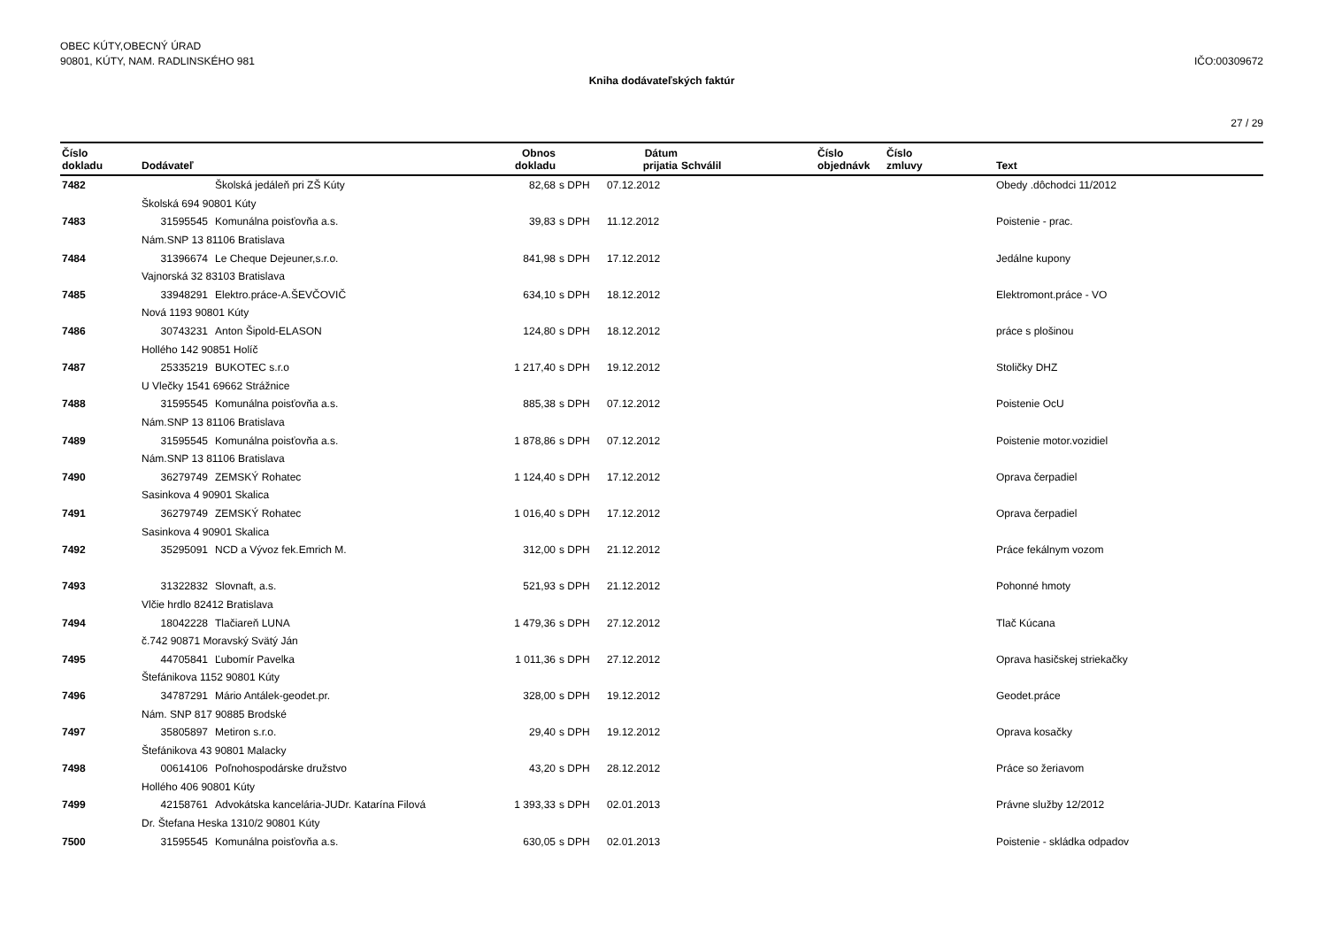OBEC KÚTY,OBECNÝ ÚRAD
90801, KÚTY, NAM. RADLINSKÉHO 981
IČO:00309672
Kniha dodávateľských faktúr
27 / 29
| Číslo dokladu | Dodávateľ | Obnos dokladu | | Dátum prijatia | Schválil | Číslo objednávk | Číslo zmluvy | Text |
| --- | --- | --- | --- | --- | --- | --- | --- | --- |
| 7482 | Školská jedáleň pri ZŠ Kúty | 82,68 | s DPH | 07.12.2012 | | | | Obedy .dôchodci 11/2012 |
| | Školská 694 90801 Kúty | | | | | | | |
| 7483 | 31595545 Komunálna poisťovňa a.s. | 39,83 | s DPH | 11.12.2012 | | | | Poistenie - prac. |
| | Nám.SNP 13 81106 Bratislava | | | | | | | |
| 7484 | 31396674 Le Cheque Dejeuner,s.r.o. | 841,98 | s DPH | 17.12.2012 | | | | Jedálne kupony |
| | Vajnorská 32 83103 Bratislava | | | | | | | |
| 7485 | 33948291 Elektro.práce-A.ŠEVČOVIČ | 634,10 | s DPH | 18.12.2012 | | | | Elektromont.práce - VO |
| | Nová 1193 90801 Kúty | | | | | | | |
| 7486 | 30743231 Anton Šipold-ELASON | 124,80 | s DPH | 18.12.2012 | | | | práce s plošinou |
| | Hollého 142 90851 Holíč | | | | | | | |
| 7487 | 25335219 BUKOTEC s.r.o | 1 217,40 | s DPH | 19.12.2012 | | | | Stoličky DHZ |
| | U Vlečky 1541 69662 Strážnice | | | | | | | |
| 7488 | 31595545 Komunálna poisťovňa a.s. | 885,38 | s DPH | 07.12.2012 | | | | Poistenie OcU |
| | Nám.SNP 13 81106 Bratislava | | | | | | | |
| 7489 | 31595545 Komunálna poisťovňa a.s. | 1 878,86 | s DPH | 07.12.2012 | | | | Poistenie motor.vozidiel |
| | Nám.SNP 13 81106 Bratislava | | | | | | | |
| 7490 | 36279749 ZEMSKÝ Rohatec | 1 124,40 | s DPH | 17.12.2012 | | | | Oprava čerpadiel |
| | Sasinkova 4 90901 Skalica | | | | | | | |
| 7491 | 36279749 ZEMSKÝ Rohatec | 1 016,40 | s DPH | 17.12.2012 | | | | Oprava čerpadiel |
| | Sasinkova 4 90901 Skalica | | | | | | | |
| 7492 | 35295091 NCD a Vývoz fek.Emrich M. | 312,00 | s DPH | 21.12.2012 | | | | Práce fekálnym vozom |
| 7493 | 31322832 Slovnaft, a.s. | 521,93 | s DPH | 21.12.2012 | | | | Pohonné hmoty |
| | Vlčie hrdlo 82412 Bratislava | | | | | | | |
| 7494 | 18042228 Tlačiareň LUNA | 1 479,36 | s DPH | 27.12.2012 | | | | Tlač Kúcana |
| | č.742 90871 Moravský Svätý Ján | | | | | | | |
| 7495 | 44705841 Ľubomír Pavelka | 1 011,36 | s DPH | 27.12.2012 | | | | Oprava hasičskej striekačky |
| | Štefánikova 1152 90801 Kúty | | | | | | | |
| 7496 | 34787291 Mário Antálek-geodet.pr. | 328,00 | s DPH | 19.12.2012 | | | | Geodet.práce |
| | Nám. SNP 817 90885 Brodské | | | | | | | |
| 7497 | 35805897 Metiron s.r.o. | 29,40 | s DPH | 19.12.2012 | | | | Oprava kosačky |
| | Štefánikova 43 90801 Malacky | | | | | | | |
| 7498 | 00614106 Poľnohospodárske družstvo | 43,20 | s DPH | 28.12.2012 | | | | Práce so žeriavom |
| | Hollého 406 90801 Kúty | | | | | | | |
| 7499 | 42158761 Advokátska kancelária-JUDr. Katarína Filová | 1 393,33 | s DPH | 02.01.2013 | | | | Právne služby 12/2012 |
| | Dr. Štefana Heska 1310/2 90801 Kúty | | | | | | | |
| 7500 | 31595545 Komunálna poisťovňa a.s. | 630,05 | s DPH | 02.01.2013 | | | | Poistenie - skládka odpadov |